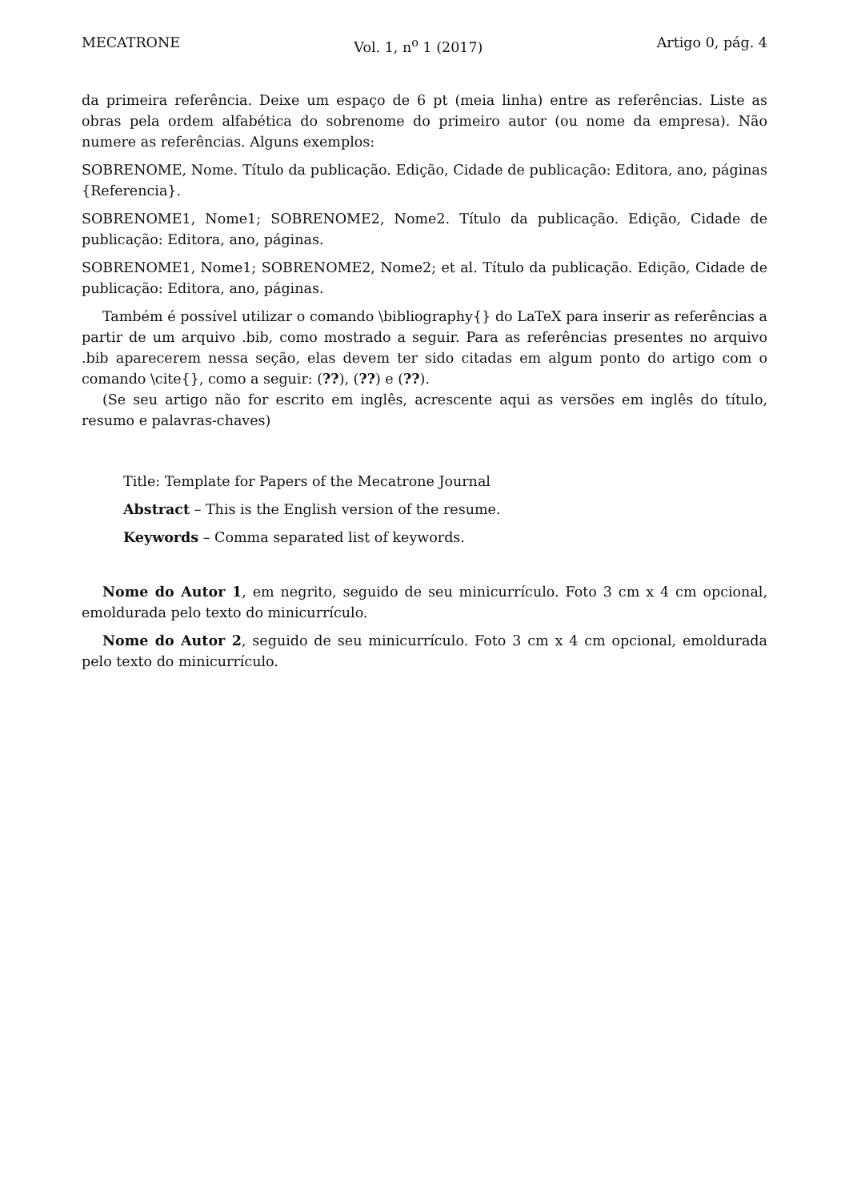MECATRONE Vol. 1, n<sup>o</sup> 1 (2017) Artigo 0, pág. 4
da primeira referência. Deixe um espaço de 6 pt (meia linha) entre as referências. Liste as obras pela ordem alfabética do sobrenome do primeiro autor (ou nome da empresa). Não numere as referências. Alguns exemplos:
SOBRENOME, Nome. Título da publicação. Edição, Cidade de publicação: Editora, ano, páginas {Referencia}.
SOBRENOME1, Nome1; SOBRENOME2, Nome2. Título da publicação. Edição, Cidade de publicação: Editora, ano, páginas.
SOBRENOME1, Nome1; SOBRENOME2, Nome2; et al. Título da publicação. Edição, Cidade de publicação: Editora, ano, páginas.
Também é possível utilizar o comando \bibliography{} do LaTeX para inserir as referências a partir de um arquivo .bib, como mostrado a seguir. Para as referências presentes no arquivo .bib aparecerem nessa seção, elas devem ter sido citadas em algum ponto do artigo com o comando \cite{}, como a seguir: (??), (??) e (??).
(Se seu artigo não for escrito em inglês, acrescente aqui as versões em inglês do título, resumo e palavras-chaves)
Title: Template for Papers of the Mecatrone Journal
Abstract – This is the English version of the resume.
Keywords – Comma separated list of keywords.
Nome do Autor 1, em negrito, seguido de seu minicurrículo. Foto 3 cm x 4 cm opcional, emoldurada pelo texto do minicurrículo.
Nome do Autor 2, seguido de seu minicurrículo. Foto 3 cm x 4 cm opcional, emoldurada pelo texto do minicurrículo.